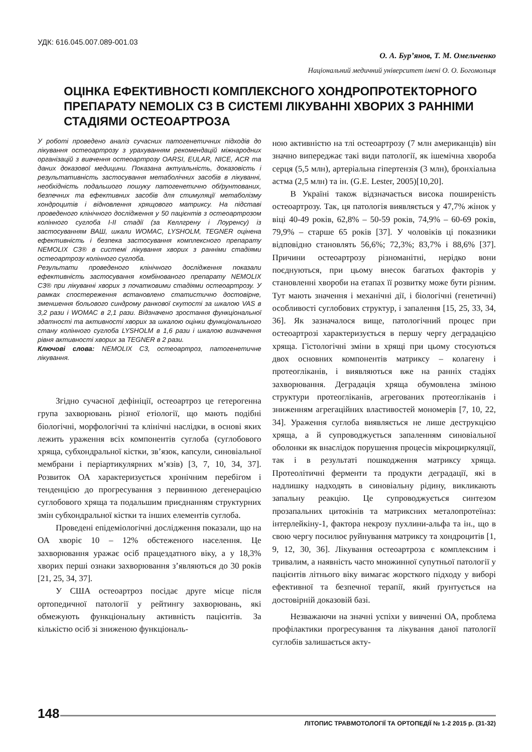УДК: 616.045.007.089-001.03
О. А. Бур’янов, Т. М. Омельченко
Національний медичний університет імені О. О. Богомольця
ОЦІНКА ЕФЕКТИВНОСТІ КОМПЛЕКСНОГО ХОНДРОПРОТЕКТОРНОГО ПРЕПАРАТУ NEMOLIX C3 В СИСТЕМІ ЛІКУВАННІ ХВОРИХ З РАННІМИ СТАДІЯМИ ОСТЕОАРТРОЗА
У роботі проведено аналіз сучасних патогенетичних підходів до лікування остеоартрозу з урахуванням рекомендацій міжнародних організацій з вивчення остеоартрозу OARSI, EULAR, NICE, ACR та даних доказової медицини. Показана актуальність, доказовість і результативність застосування метаболічних засобів в лікуванні, необхідність подальшого пошуку патогенетично обґрунтованих, безпечних та ефективних засобів для стимуляції метаболізму хондроцитів і відновлення хрящового матриксу. На підставі проведеного клінічного дослідження у 50 пацієнтів з остеоартрозом колінного суглоба I-II стадії (за Келлгрену і Лоуренсу) із застосуванням ВАШ, шкали WOMAC, LYSHOLM, TEGNER оцінена ефективність і безпека застосування комплексного препарату NEMOLIX C3® в системі лікування хворих з ранніми стадіями остеоартрозу колінного суглоба.
Результати проведеного клінічного дослідження показали ефективність застосування комбінованого препарату NEMOLIX C3® при лікуванні хворих з початковими стадіями остеоартрозу. У рамках спостереження встановлено статистично достовірне, зменшення больового синдрому ранкової скутості за шкалою VAS в 3,2 рази і WOMAC в 2,1 рази. Відзначено зростання функціональної здатності та активності хворих за шкалою оцінки функціонального стану колінного суглоба LYSHOLM в 1,6 рази і шкалою визначення рівня активності хворих за TEGNER в 2 рази.
Ключові слова: NEMOLIX C3, остеоартроз, патогенетичне лікування.
Згідно сучасної дефініції, остеоартроз це гетерогенна група захворювань різної етіології, що мають подібні біологічні, морфологічні та клінічні наслідки, в основі яких лежить ураження всіх компонентів суглоба (суглобового хряща, субхондральної кістки, зв’язок, капсули, синовіальної мембрани і періартикулярних м’язів) [3, 7, 10, 34, 37]. Розвиток ОА характеризується хронічним перебігом і тенденцією до прогресування з первинною дегенерацією суглобового хряща та подальшим приєднанням структурних змін субхондральної кістки та інших елементів суглоба.
Проведені епідеміологічні дослідження показали, що на ОА хворіє 10 – 12% обстеженого населення. Це захворювання уражає осіб працездатного віку, а у 18,3% хворих перші ознаки захворювання з’являються до 30 років [21, 25, 34, 37].
У США остеоартроз посідає друге місце після ортопедичної патології у рейтингу захворювань, які обмежують функціональну активність пацієнтів. За кількістю осіб зі зниженою функціональ-
ною активністю на тлі остеоартрозу (7 млн американців) він значно випереджає такі види патології, як ішемічна хвороба серця (5,5 млн), артеріальна гіпертензія (3 млн), бронхіальна астма (2,5 млн) та ін. (G.E. Lester, 2005)[10,20].
В Україні також відзначається висока поширеність остеоартрозу. Так, ця патологія виявляється у 47,7% жінок у віці 40-49 років, 62,8% – 50-59 років, 74,9% – 60-69 років, 79,9% – старше 65 років [37]. У чоловіків ці показники відповідно становлять 56,6%; 72,3%; 83,7% і 88,6% [37]. Причини остеоартрозу різноманітні, нерідко вони поєднуються, при цьому внесок багатьох факторів у становленні хвороби на етапах її розвитку може бути різним. Тут мають значення і механічні дії, і біологічні (генетичні) особливості суглобових структур, і запалення [15, 25, 33, 34, 36]. Як зазначалося вище, патологічний процес при остеоартрозі характеризується в першу чергу деградацією хряща. Гістологічні зміни в хрящі при цьому стосуються двох основних компонентів матриксу – колагену і протеогліканів, і виявляються вже на ранніх стадіях захворювання. Деградація хряща обумовлена зміною структури протеогліканів, агрегованих протеогліканів і зниженням агрегаційних властивостей мономерів [7, 10, 22, 34]. Ураження суглоба виявляється не лише деструкцією хряща, а й супроводжується запаленням синовіальної оболонки як внаслідок порушення процесів мікроциркуляції, так і в результаті пошкодження матриксу хряща. Протеолітичні ферменти та продукти деградації, які в надлишку надходять в синовіальну рідину, викликають запальну реакцію. Це супроводжується синтезом прозапальних цитокінів та матриксних металопротеїназ: інтерлейкіну-1, фактора некрозу пухлини-альфа та ін., що в свою чергу посилює руйнування матриксу та хондроцитів [1, 9, 12, 30, 36]. Лікування остеоартроза є комплексним і тривалим, а наявність часто множинної супутньої патології у пацієнтів літнього віку вимагає жорсткого підходу у виборі ефективної та безпечної терапії, який ґрунтується на достовірній доказовій базі.
Незважаючи на значні успіхи у вивченні ОА, проблема профілактики прогресування та лікування даної патології суглобів залишається акту-
148
ЛІТОПИС ТРАВМОТОЛОГІЇ ТА ОРТОПЕДІЇ № 1-2 2015 р. (31-32)